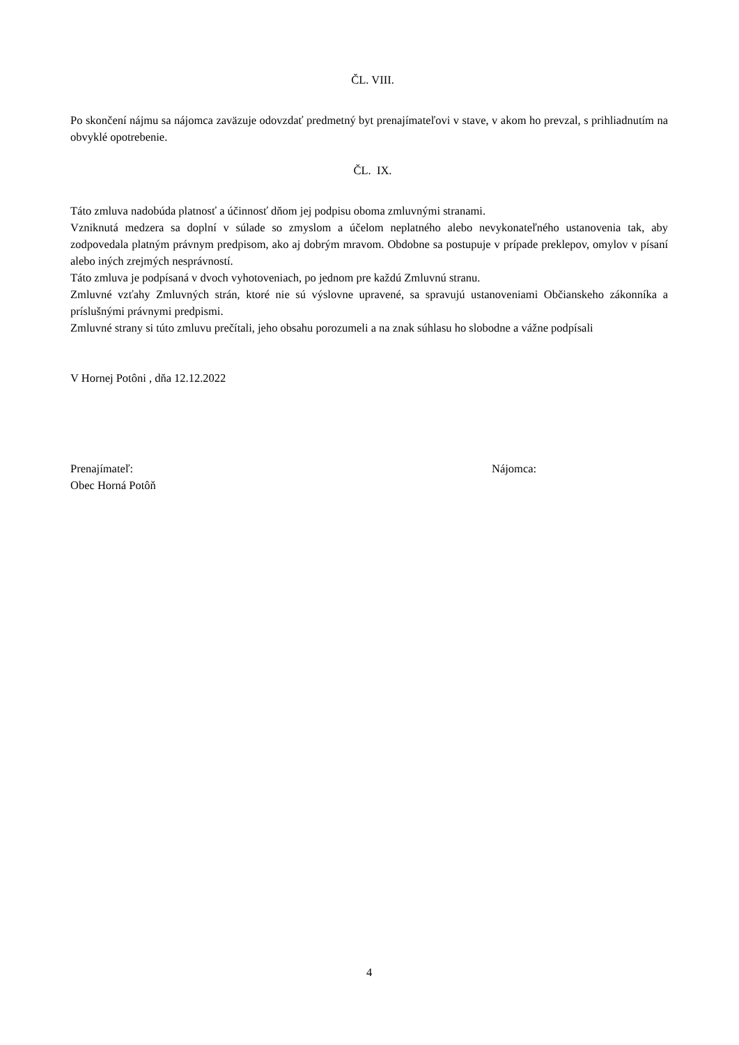ČL. VIII.
Po skončení nájmu sa nájomca zaväzuje odovzdať predmetný byt prenajímateľovi v stave, v akom ho prevzal, s prihliadnutím na obvyklé opotrebenie.
ČL. IX.
Táto zmluva nadobúda platnosť a účinnosť dňom jej podpisu oboma zmluvnými stranami.
Vzniknutá medzera sa doplní v súlade so zmyslom a účelom neplatného alebo nevykonateľného ustanovenia tak, aby zodpovedala platným právnym predpisom, ako aj dobrým mravom. Obdobne sa postupuje v prípade preklepov, omylov v písaní alebo iných zrejmých nesprávností.
Táto zmluva je podpísaná v dvoch vyhotoveniach, po jednom pre každú Zmluvnú stranu.
Zmluvné vzťahy Zmluvných strán, ktoré nie sú výslovne upravené, sa spravujú ustanoveniami Občianskeho zákonníka a príslušnými právnymi predpismi.
Zmluvné strany si túto zmluvu prečítali, jeho obsahu porozumeli a na znak súhlasu ho slobodne a vážne podpísali
V Hornej Potôni , dňa 12.12.2022
Prenajímateľ:
Obec Horná Potôň
Nájomca:
4